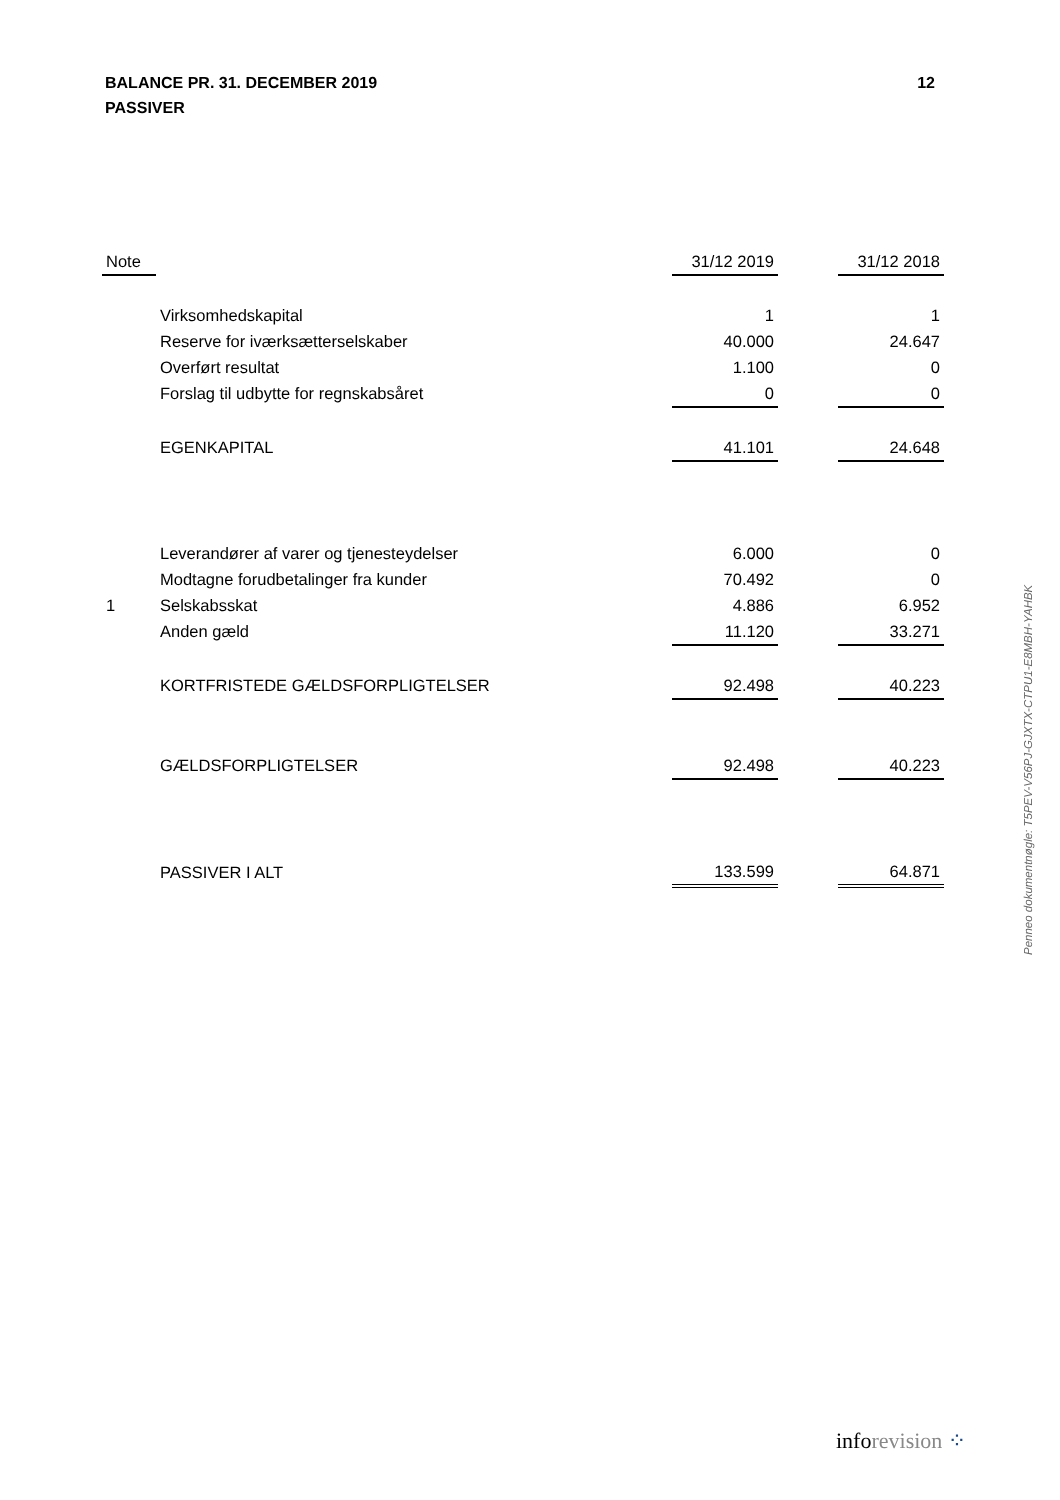BALANCE PR. 31. DECEMBER 2019
PASSIVER
12
| Note | | 31/12 2019 | | 31/12 2018 |
| --- | --- | --- | --- | --- |
| | Virksomhedskapital | 1 | | 1 |
| | Reserve for iværksætterselskaber | 40.000 | | 24.647 |
| | Overført resultat | 1.100 | | 0 |
| | Forslag til udbytte for regnskabsåret | 0 | | 0 |
| | EGENKAPITAL | 41.101 | | 24.648 |
| | Leverandører af varer og tjenesteydelser | 6.000 | | 0 |
| | Modtagne forudbetalinger fra kunder | 70.492 | | 0 |
| 1 | Selskabsskat | 4.886 | | 6.952 |
| | Anden gæld | 11.120 | | 33.271 |
| | KORTFRISTEDE GÆLDSFORPLIGTELSER | 92.498 | | 40.223 |
| | GÆLDSFORPLIGTELSER | 92.498 | | 40.223 |
| | PASSIVER I ALT | 133.599 | | 64.871 |
Penneo dokumentnøgle: T5PEV-V56PJ-GJXTX-CTPU1-E8MBH-YAHBK
inforevision ⁘